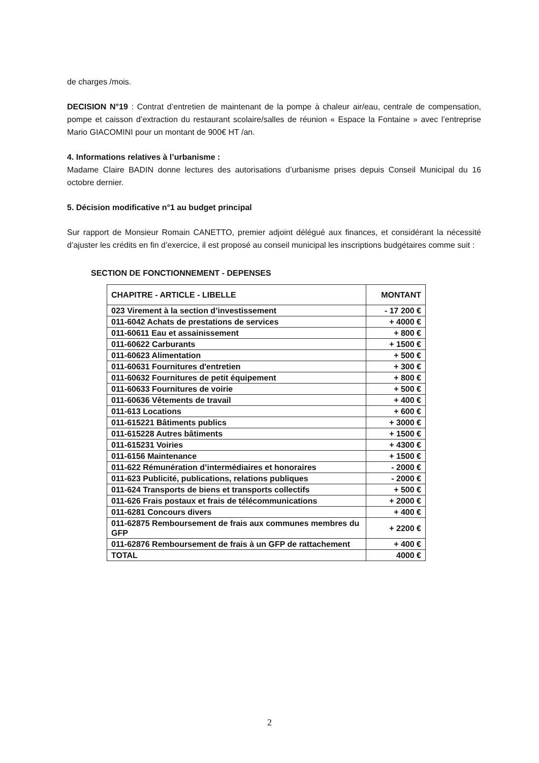de charges /mois.
DECISION N°19 : Contrat d’entretien de maintenant de la pompe à chaleur air/eau, centrale de compensation, pompe et caisson d’extraction du restaurant scolaire/salles de réunion « Espace la Fontaine » avec l’entreprise Mario GIACOMINI pour un montant de 900€ HT /an.
4. Informations relatives à l’urbanisme :
Madame Claire BADIN donne lectures des autorisations d’urbanisme prises depuis Conseil Municipal du 16 octobre dernier.
5. Décision modificative n°1 au budget principal
Sur rapport de Monsieur Romain CANETTO, premier adjoint délégué aux finances, et considérant la nécessité d’ajuster les crédits en fin d’exercice, il est proposé au conseil municipal les inscriptions budgétaires comme suit :
SECTION DE FONCTIONNEMENT - DEPENSES
| CHAPITRE - ARTICLE - LIBELLE | MONTANT |
| --- | --- |
| 023 Virement à la section d’investissement | - 17 200 € |
| 011-6042 Achats de prestations de services | + 4000 € |
| 011-60611 Eau et assainissement | + 800 € |
| 011-60622 Carburants | + 1500 € |
| 011-60623 Alimentation | + 500 € |
| 011-60631 Fournitures d'entretien | + 300 € |
| 011-60632 Fournitures de petit équipement | + 800 € |
| 011-60633 Fournitures de voirie | + 500 € |
| 011-60636 Vêtements de travail | + 400 € |
| 011-613 Locations | + 600 € |
| 011-615221 Bâtiments publics | + 3000 € |
| 011-615228 Autres bâtiments | + 1500 € |
| 011-615231 Voiries | + 4300 € |
| 011-6156 Maintenance | + 1500 € |
| 011-622 Rémunération d’intermédiaires et honoraires | - 2000 € |
| 011-623 Publicité, publications, relations publiques | - 2000 € |
| 011-624 Transports de biens et transports collectifs | + 500 € |
| 011-626 Frais postaux et frais de télécommunications | + 2000 € |
| 011-6281 Concours divers | + 400 € |
| 011-62875 Remboursement de frais aux communes membres du GFP | + 2200 € |
| 011-62876 Remboursement de frais à un GFP de rattachement | + 400 € |
| TOTAL | 4000 € |
2